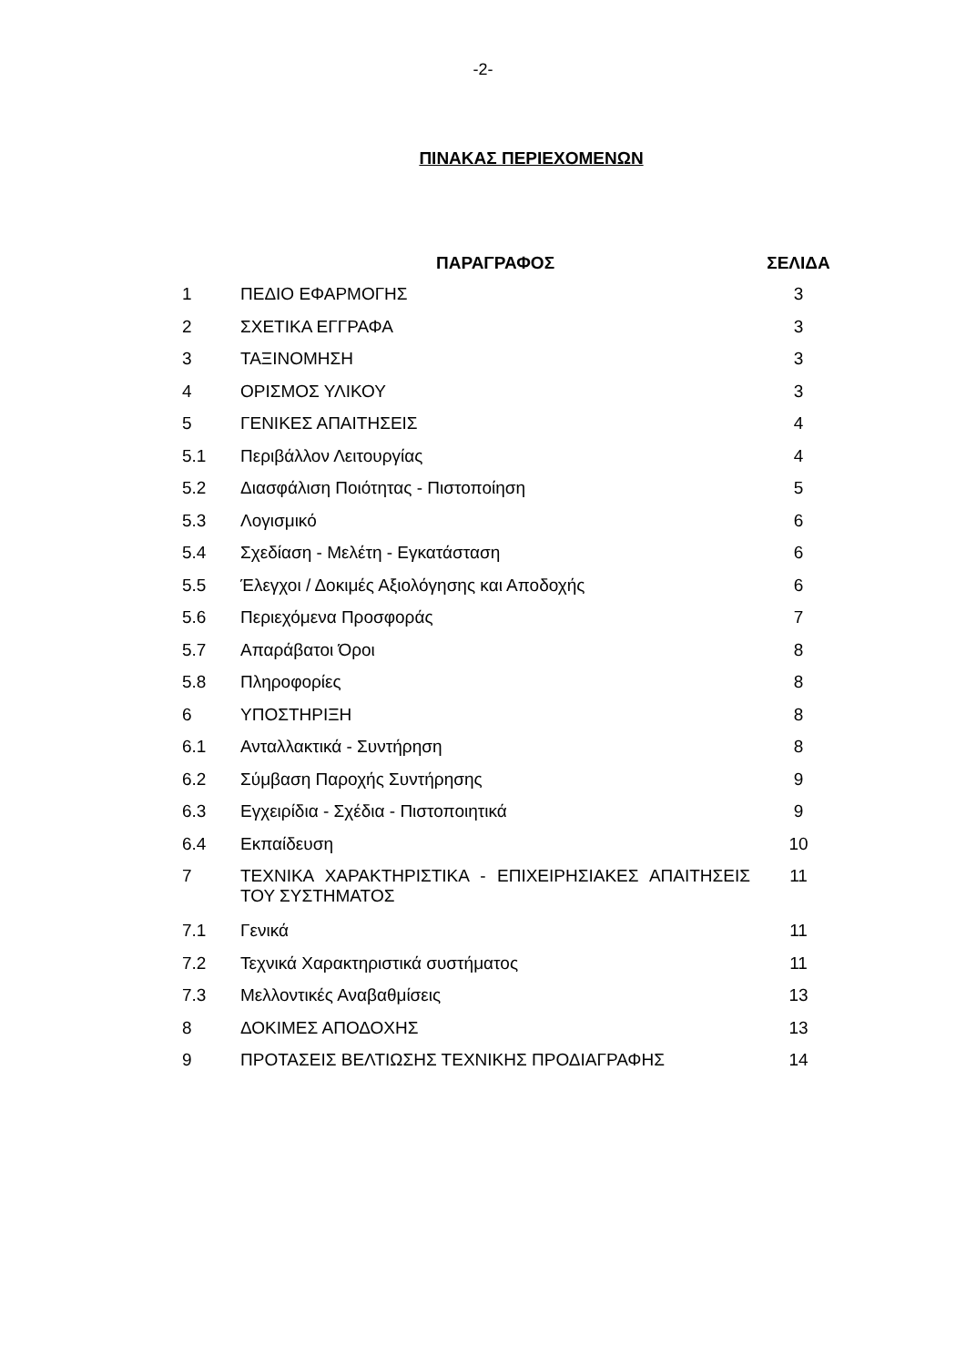-2-
ΠΙΝΑΚΑΣ ΠΕΡΙΕΧΟΜΕΝΩΝ
| | ΠΑΡΑΓΡΑΦΟΣ | ΣΕΛΙΔΑ |
| --- | --- | --- |
| 1 | ΠΕΔΙΟ ΕΦΑΡΜΟΓΗΣ | 3 |
| 2 | ΣΧΕΤΙΚΑ ΕΓΓΡΑΦΑ | 3 |
| 3 | ΤΑΞΙΝΟΜΗΣΗ | 3 |
| 4 | ΟΡΙΣΜΟΣ ΥΛΙΚΟΥ | 3 |
| 5 | ΓΕΝΙΚΕΣ ΑΠΑΙΤΗΣΕΙΣ | 4 |
| 5.1 | Περιβάλλον Λειτουργίας | 4 |
| 5.2 | Διασφάλιση Ποιότητας - Πιστοποίηση | 5 |
| 5.3 | Λογισμικό | 6 |
| 5.4 | Σχεδίαση - Μελέτη - Εγκατάσταση | 6 |
| 5.5 | Έλεγχοι / Δοκιμές Αξιολόγησης και Αποδοχής | 6 |
| 5.6 | Περιεχόμενα Προσφοράς | 7 |
| 5.7 | Απαράβατοι Όροι | 8 |
| 5.8 | Πληροφορίες | 8 |
| 6 | ΥΠΟΣΤΗΡΙΞΗ | 8 |
| 6.1 | Ανταλλακτικά - Συντήρηση | 8 |
| 6.2 | Σύμβαση Παροχής Συντήρησης | 9 |
| 6.3 | Εγχειρίδια - Σχέδια - Πιστοποιητικά | 9 |
| 6.4 | Εκπαίδευση | 10 |
| 7 | ΤΕΧΝΙΚΑ ΧΑΡΑΚΤΗΡΙΣΤΙΚΑ - ΕΠΙΧΕΙΡΗΣΙΑΚΕΣ ΑΠΑΙΤΗΣΕΙΣ ΤΟΥ ΣΥΣΤΗΜΑΤΟΣ | 11 |
| 7.1 | Γενικά | 11 |
| 7.2 | Τεχνικά Χαρακτηριστικά συστήματος | 11 |
| 7.3 | Μελλοντικές Αναβαθμίσεις | 13 |
| 8 | ΔΟΚΙΜΕΣ ΑΠΟΔΟΧΗΣ | 13 |
| 9 | ΠΡΟΤΑΣΕΙΣ ΒΕΛΤΙΩΣΗΣ ΤΕΧΝΙΚΗΣ ΠΡΟΔΙΑΓΡΑΦΗΣ | 14 |